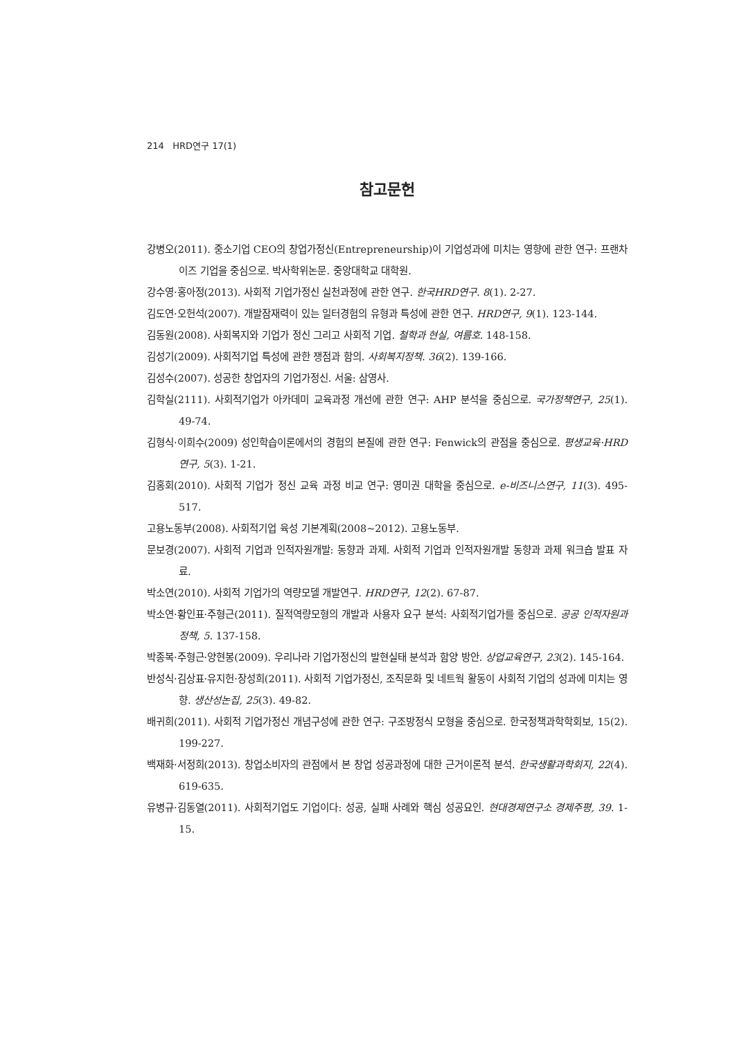214 HRD연구 17(1)
참고문헌
강병오(2011). 중소기업 CEO의 창업가정신(Entrepreneurship)이 기업성과에 미치는 영향에 관한 연구: 프랜차이즈 기업을 중심으로. 박사학위논문. 중앙대학교 대학원.
강수영·홍아정(2013). 사회적 기업가정신 실천과정에 관한 연구. 한국HRD연구. 8(1). 2-27.
김도연·오헌석(2007). 개발잠재력이 있는 일터경험의 유형과 특성에 관한 연구. HRD연구, 9(1). 123-144.
김동원(2008). 사회복지와 기업가 정신 그리고 사회적 기업. 철학과 현실, 여름호. 148-158.
김성기(2009). 사회적기업 특성에 관한 쟁점과 함의. 사회복지정책. 36(2). 139-166.
김성수(2007). 성공한 창업자의 기업가정신. 서울: 삼영사.
김학실(2111). 사회적기업가 아카데미 교육과정 개선에 관한 연구: AHP 분석을 중심으로. 국가정책연구, 25(1). 49-74.
김형식·이희수(2009) 성인학습이론에서의 경험의 본질에 관한 연구: Fenwick의 관점을 중심으로. 평생교육·HRD 연구, 5(3). 1-21.
김홍회(2010). 사회적 기업가 정신 교육 과정 비교 연구: 영미권 대학을 중심으로. e-비즈니스연구, 11(3). 495-517.
고용노동부(2008). 사회적기업 육성 기본계획(2008~2012). 고용노동부.
문보경(2007). 사회적 기업과 인적자원개발: 동향과 과제. 사회적 기업과 인적자원개발 동향과 과제 워크숍 발표 자료.
박소연(2010). 사회적 기업가의 역량모델 개발연구. HRD연구, 12(2). 67-87.
박소연·황인표·주형근(2011). 질적역량모형의 개발과 사용자 요구 분석: 사회적기업가를 중심으로. 공공 인적자원과 정책, 5. 137-158.
박종복·주형근·양현봉(2009). 우리나라 기업가정신의 발현실태 분석과 함양 방안. 상업교육연구, 23(2). 145-164.
반성식·김상표·유지헌·장성희(2011). 사회적 기업가정신, 조직문화 및 네트웍 활동이 사회적 기업의 성과에 미치는 영향. 생산성논집, 25(3). 49-82.
배귀희(2011). 사회적 기업가정신 개념구성에 관한 연구: 구조방정식 모형을 중심으로. 한국정책과학학회보, 15(2). 199-227.
백재화·서정희(2013). 창업소비자의 관점에서 본 창업 성공과정에 대한 근거이론적 분석. 한국생활과학회지, 22(4). 619-635.
유병규·김동열(2011). 사회적기업도 기업이다: 성공, 실패 사례와 핵심 성공요인. 현대경제연구소 경제주평, 39. 1-15.